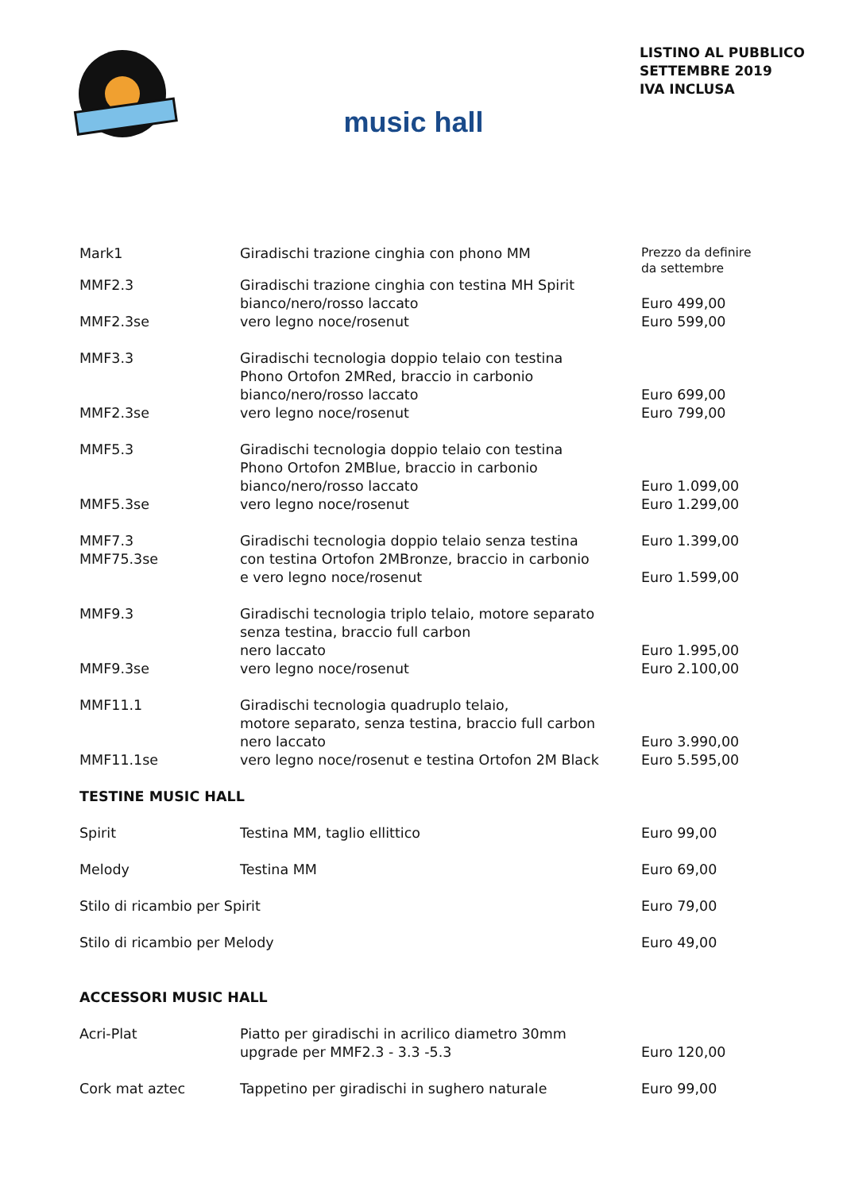music hall
LISTINO AL PUBBLICO
SETTEMBRE 2019
IVA INCLUSA
| Mark1 | Giradischi trazione cinghia con phono MM | Prezzo da definire da settembre |
| MMF2.3 | Giradischi trazione cinghia con testina MH Spirit | |
| | bianco/nero/rosso laccato | Euro 499,00 |
| MMF2.3se | vero legno noce/rosenut | Euro 599,00 |
| MMF3.3 | Giradischi tecnologia doppio telaio con testina Phono Ortofon 2MRed, braccio in carbonio | |
| | bianco/nero/rosso laccato | Euro 699,00 |
| MMF2.3se | vero legno noce/rosenut | Euro 799,00 |
| MMF5.3 | Giradischi tecnologia doppio telaio con testina Phono Ortofon 2MBlue, braccio in carbonio | |
| | bianco/nero/rosso laccato | Euro 1.099,00 |
| MMF5.3se | vero legno noce/rosenut | Euro 1.299,00 |
| MMF7.3 MMF75.3se | Giradischi tecnologia doppio telaio senza testina con testina Ortofon 2MBronze, braccio in carbonio e vero legno noce/rosenut | Euro 1.399,00 Euro 1.599,00 |
| MMF9.3 | Giradischi tecnologia triplo telaio, motore separato senza testina, braccio full carbon | |
| | nero laccato | Euro 1.995,00 |
| MMF9.3se | vero legno noce/rosenut | Euro 2.100,00 |
| MMF11.1 | Giradischi tecnologia quadruplo telaio, motore separato, senza testina, braccio full carbon | |
| | nero laccato | Euro 3.990,00 |
| MMF11.1se | vero legno noce/rosenut e testina Ortofon 2M Black | Euro 5.595,00 |
| TESTINE MUSIC HALL | | |
| Spirit | Testina MM, taglio ellittico | Euro 99,00 |
| Melody | Testina MM | Euro 69,00 |
| Stilo di ricambio per Spirit | | Euro 79,00 |
| Stilo di ricambio per Melody | | Euro 49,00 |
| ACCESSORI MUSIC HALL | | |
| Acri-Plat | Piatto per giradischi in acrilico diametro 30mm upgrade per MMF2.3 - 3.3 -5.3 | Euro 120,00 |
| Cork mat aztec | Tappetino per giradischi in sughero naturale | Euro 99,00 |